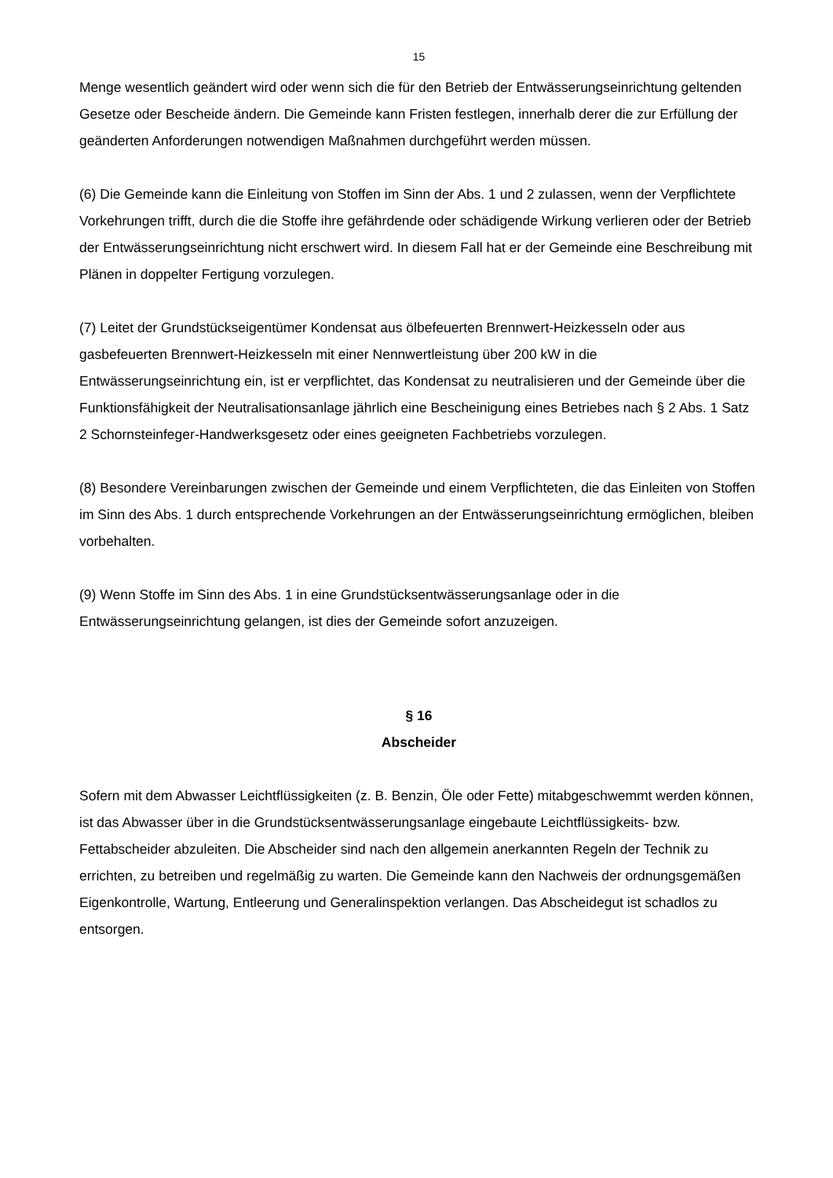15
Menge wesentlich geändert wird oder wenn sich die für den Betrieb der Entwässerungseinrichtung geltenden Gesetze oder Bescheide ändern. Die Gemeinde kann Fristen festlegen, innerhalb derer die zur Erfüllung der geänderten Anforderungen notwendigen Maßnahmen durchgeführt werden müssen.
(6) Die Gemeinde kann die Einleitung von Stoffen im Sinn der Abs. 1 und 2 zulassen, wenn der Verpflichtete Vorkehrungen trifft, durch die die Stoffe ihre gefährdende oder schädigende Wirkung verlieren oder der Betrieb der Entwässerungseinrichtung nicht erschwert wird. In diesem Fall hat er der Gemeinde eine Beschreibung mit Plänen in doppelter Fertigung vorzulegen.
(7) Leitet der Grundstückseigentümer Kondensat aus ölbefeuerten Brennwert-Heizkesseln oder aus gasbefeuerten Brennwert-Heizkesseln mit einer Nennwertleistung über 200 kW in die Entwässerungseinrichtung ein, ist er verpflichtet, das Kondensat zu neutralisieren und der Gemeinde über die Funktionsfähigkeit der Neutralisationsanlage jährlich eine Bescheinigung eines Betriebes nach § 2 Abs. 1 Satz 2 Schornsteinfeger-Handwerksgesetz oder eines geeigneten Fachbetriebs vorzulegen.
(8) Besondere Vereinbarungen zwischen der Gemeinde und einem Verpflichteten, die das Einleiten von Stoffen im Sinn des Abs. 1 durch entsprechende Vorkehrungen an der Entwässerungseinrichtung ermöglichen, bleiben vorbehalten.
(9) Wenn Stoffe im Sinn des Abs. 1 in eine Grundstücksentwässerungsanlage oder in die Entwässerungseinrichtung gelangen, ist dies der Gemeinde sofort anzuzeigen.
§ 16
Abscheider
Sofern mit dem Abwasser Leichtflüssigkeiten (z. B. Benzin, Öle oder Fette) mitabgeschwemmt werden können, ist das Abwasser über in die Grundstücksentwässerungsanlage eingebaute Leichtflüssigkeits- bzw. Fettabscheider abzuleiten. Die Abscheider sind nach den allgemein anerkannten Regeln der Technik zu errichten, zu betreiben und regelmäßig zu warten. Die Gemeinde kann den Nachweis der ordnungsgemäßen Eigenkontrolle, Wartung, Entleerung und Generalinspektion verlangen. Das Abscheidegut ist schadlos zu entsorgen.